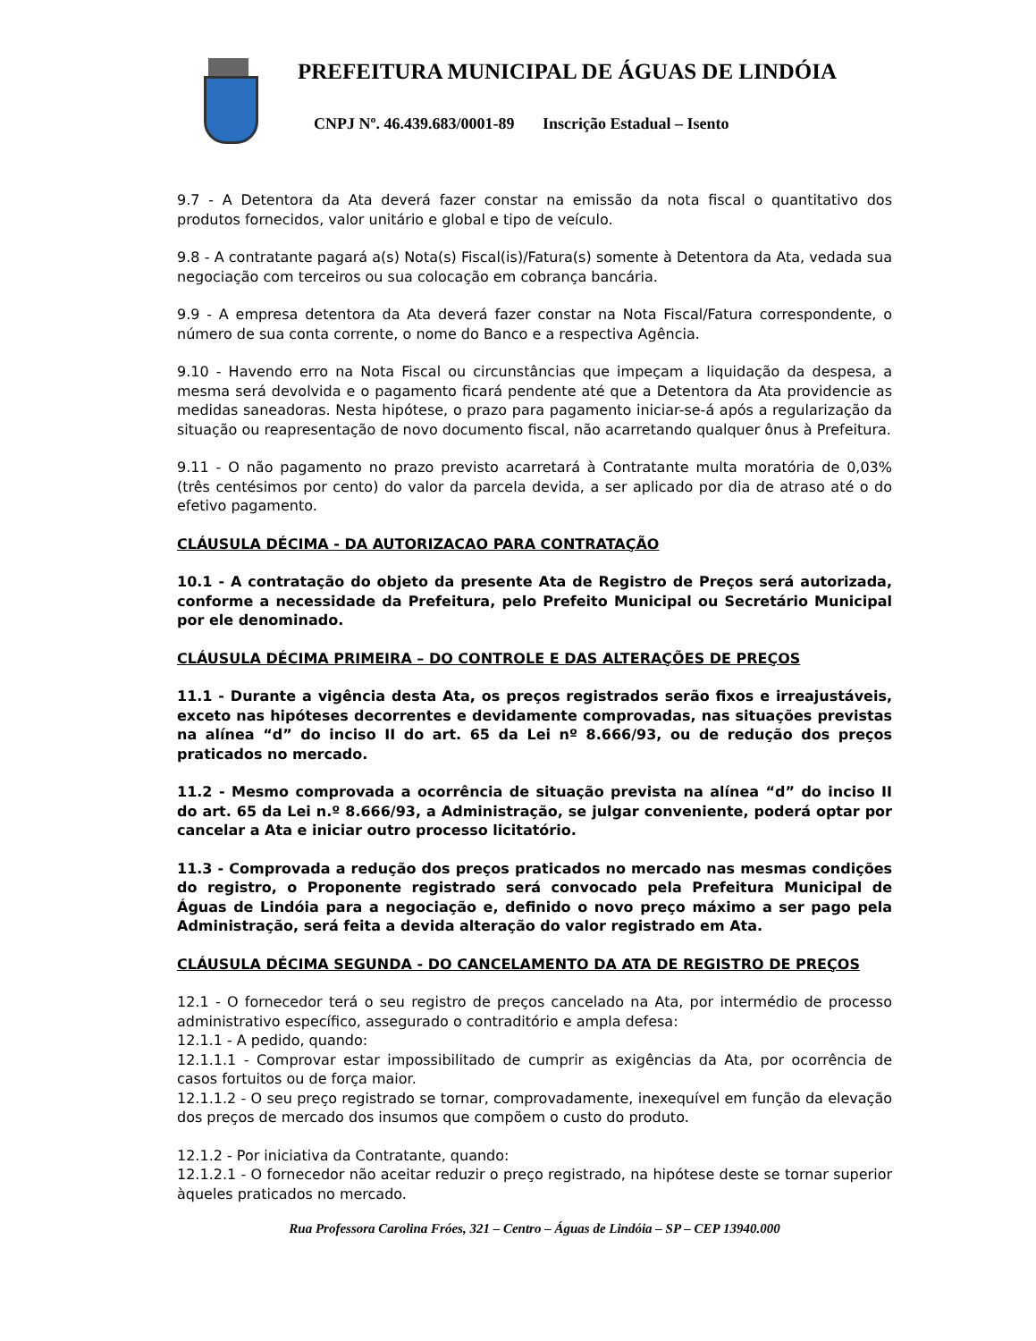PREFEITURA MUNICIPAL DE ÁGUAS DE LINDÓIA
CNPJ Nº. 46.439.683/0001-89 Inscrição Estadual – Isento
9.7 - A Detentora da Ata deverá fazer constar na emissão da nota fiscal o quantitativo dos produtos fornecidos, valor unitário e global e tipo de veículo.
9.8 - A contratante pagará a(s) Nota(s) Fiscal(is)/Fatura(s) somente à Detentora da Ata, vedada sua negociação com terceiros ou sua colocação em cobrança bancária.
9.9 - A empresa detentora da Ata deverá fazer constar na Nota Fiscal/Fatura correspondente, o número de sua conta corrente, o nome do Banco e a respectiva Agência.
9.10 - Havendo erro na Nota Fiscal ou circunstâncias que impeçam a liquidação da despesa, a mesma será devolvida e o pagamento ficará pendente até que a Detentora da Ata providencie as medidas saneadoras. Nesta hipótese, o prazo para pagamento iniciar-se-á após a regularização da situação ou reapresentação de novo documento fiscal, não acarretando qualquer ônus à Prefeitura.
9.11 - O não pagamento no prazo previsto acarretará à Contratante multa moratória de 0,03% (três centésimos por cento) do valor da parcela devida, a ser aplicado por dia de atraso até o do efetivo pagamento.
CLÁUSULA DÉCIMA - DA AUTORIZACAO PARA CONTRATAÇÃO
10.1 - A contratação do objeto da presente Ata de Registro de Preços será autorizada, conforme a necessidade da Prefeitura, pelo Prefeito Municipal ou Secretário Municipal por ele denominado.
CLÁUSULA DÉCIMA PRIMEIRA – DO CONTROLE E DAS ALTERAÇÕES DE PREÇOS
11.1 - Durante a vigência desta Ata, os preços registrados serão fixos e irreajustáveis, exceto nas hipóteses decorrentes e devidamente comprovadas, nas situações previstas na alínea “d” do inciso II do art. 65 da Lei nº 8.666/93, ou de redução dos preços praticados no mercado.
11.2 - Mesmo comprovada a ocorrência de situação prevista na alínea “d” do inciso II do art. 65 da Lei n.º 8.666/93, a Administração, se julgar conveniente, poderá optar por cancelar a Ata e iniciar outro processo licitatório.
11.3 - Comprovada a redução dos preços praticados no mercado nas mesmas condições do registro, o Proponente registrado será convocado pela Prefeitura Municipal de Águas de Lindóia para a negociação e, definido o novo preço máximo a ser pago pela Administração, será feita a devida alteração do valor registrado em Ata.
CLÁUSULA DÉCIMA SEGUNDA - DO CANCELAMENTO DA ATA DE REGISTRO DE PREÇOS
12.1 - O fornecedor terá o seu registro de preços cancelado na Ata, por intermédio de processo administrativo específico, assegurado o contraditório e ampla defesa:
12.1.1 - A pedido, quando:
12.1.1.1 - Comprovar estar impossibilitado de cumprir as exigências da Ata, por ocorrência de casos fortuitos ou de força maior.
12.1.1.2 - O seu preço registrado se tornar, comprovadamente, inexequível em função da elevação dos preços de mercado dos insumos que compõem o custo do produto.
12.1.2 - Por iniciativa da Contratante, quando:
12.1.2.1 - O fornecedor não aceitar reduzir o preço registrado, na hipótese deste se tornar superior àqueles praticados no mercado.
Rua Professora Carolina Fróes, 321 – Centro – Águas de Lindóia – SP – CEP 13940.000